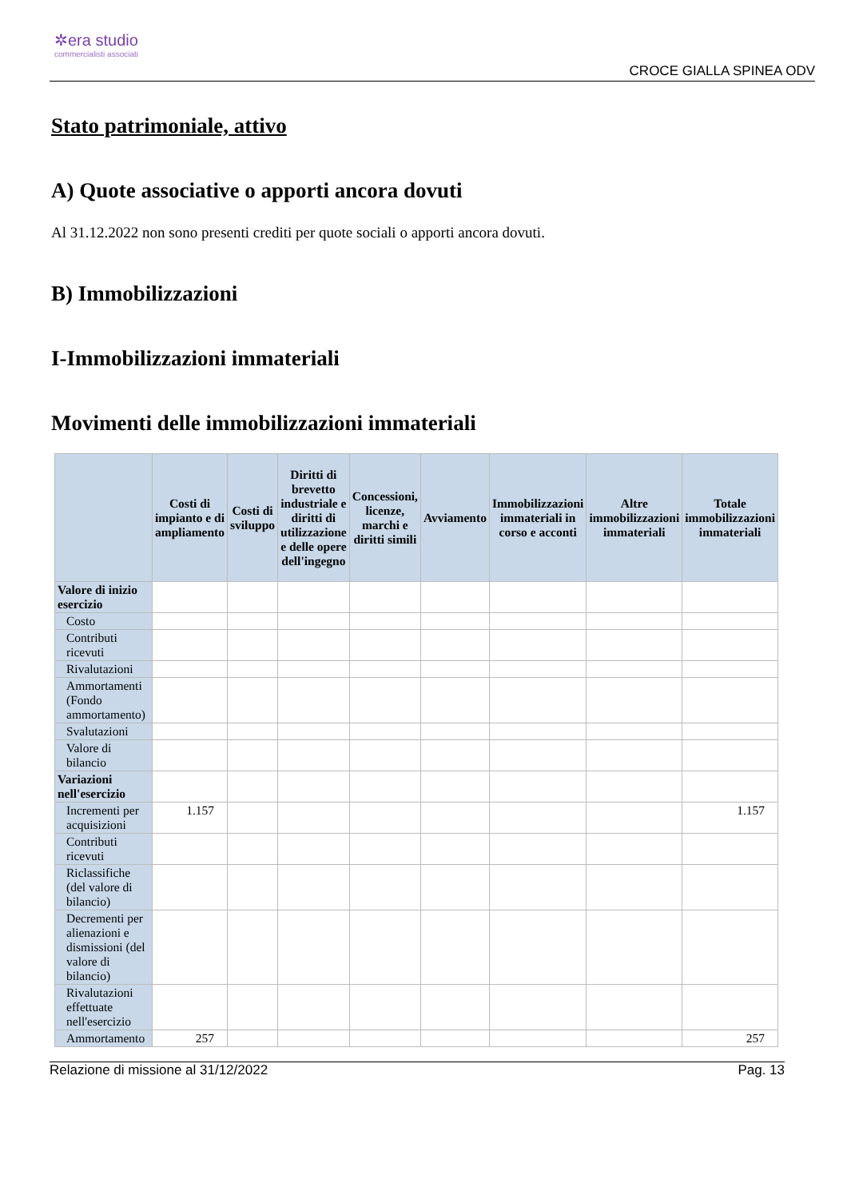✲era studio
commercialisti associati
CROCE GIALLA SPINEA ODV
Stato patrimoniale, attivo
A) Quote associative o apporti ancora dovuti
Al 31.12.2022 non sono presenti crediti per quote sociali o apporti ancora dovuti.
B) Immobilizzazioni
I-Immobilizzazioni immateriali
Movimenti delle immobilizzazioni immateriali
| | Costi di impianto e di ampliamento | Costi di sviluppo | Diritti di brevetto industriale e diritti di utilizzazione e delle opere dell'ingegno | Concessioni, licenze, marchi e diritti simili | Avviamento | Immobilizzazioni immateriali in corso e acconti | Altre immobilizzazioni immateriali | Totale immobilizzazioni immateriali |
| --- | --- | --- | --- | --- | --- | --- | --- | --- |
| Valore di inizio esercizio | | | | | | | | |
| Costo | | | | | | | | |
| Contributi ricevuti | | | | | | | | |
| Rivalutazioni | | | | | | | | |
| Ammortamenti (Fondo ammortamento) | | | | | | | | |
| Svalutazioni | | | | | | | | |
| Valore di bilancio | | | | | | | | |
| Variazioni nell'esercizio | | | | | | | | |
| Incrementi per acquisizioni | 1.157 | | | | | | | 1.157 |
| Contributi ricevuti | | | | | | | | |
| Riclassifiche (del valore di bilancio) | | | | | | | | |
| Decrementi per alienazioni e dismissioni (del valore di bilancio) | | | | | | | | |
| Rivalutazioni effettuate nell'esercizio | | | | | | | | |
| Ammortamento | 257 | | | | | | | 257 |
Relazione di missione al 31/12/2022 Pag. 13